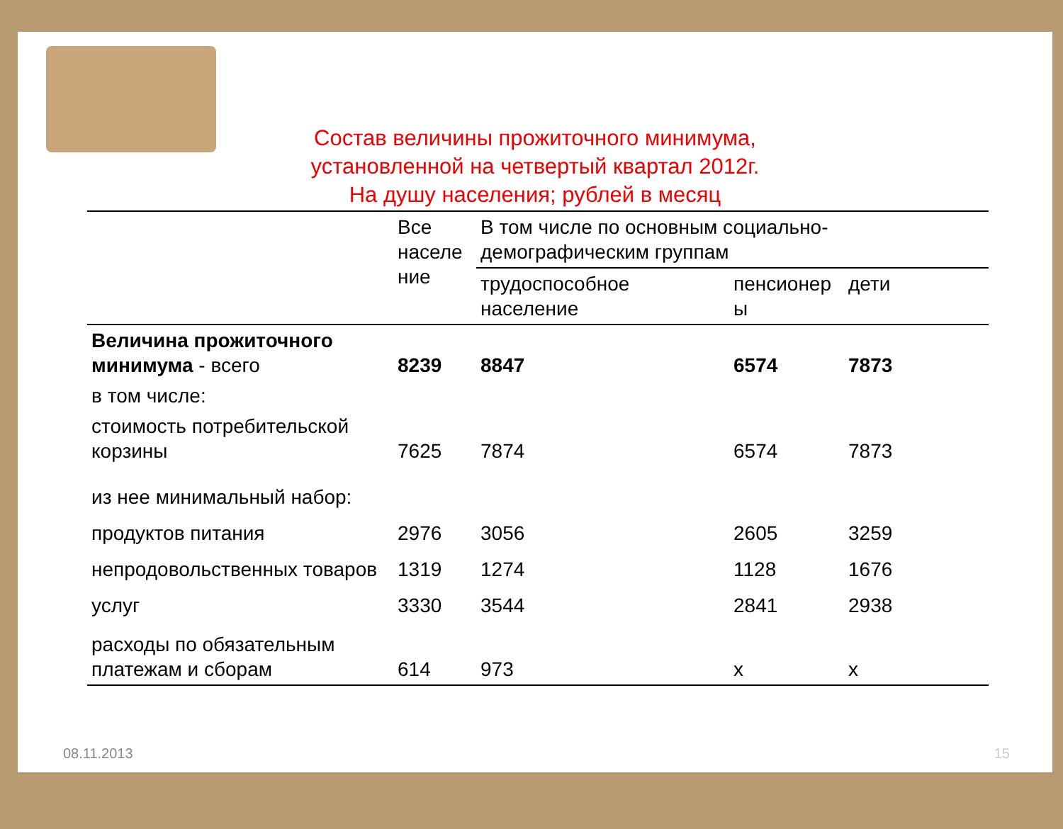Состав величины прожиточного минимума,
установленной на четвертый квартал 2012г.
На душу населения; рублей в месяц
| | Все населе ние | В том числе по основным социально-демографическим группам | | |
| --- | --- | --- | --- | --- |
| | | трудоспособное население | пенсионер ы | дети |
| Величина прожиточного минимума - всего | 8239 | 8847 | 6574 | 7873 |
| в том числе: | | | | |
| стоимость потребительской корзины | 7625 | 7874 | 6574 | 7873 |
| из нее минимальный набор: | | | | |
| продуктов питания | 2976 | 3056 | 2605 | 3259 |
| непродовольственных товаров | 1319 | 1274 | 1128 | 1676 |
| услуг | 3330 | 3544 | 2841 | 2938 |
| расходы по обязательным платежам и сборам | 614 | 973 | x | x |
08.11.2013 15